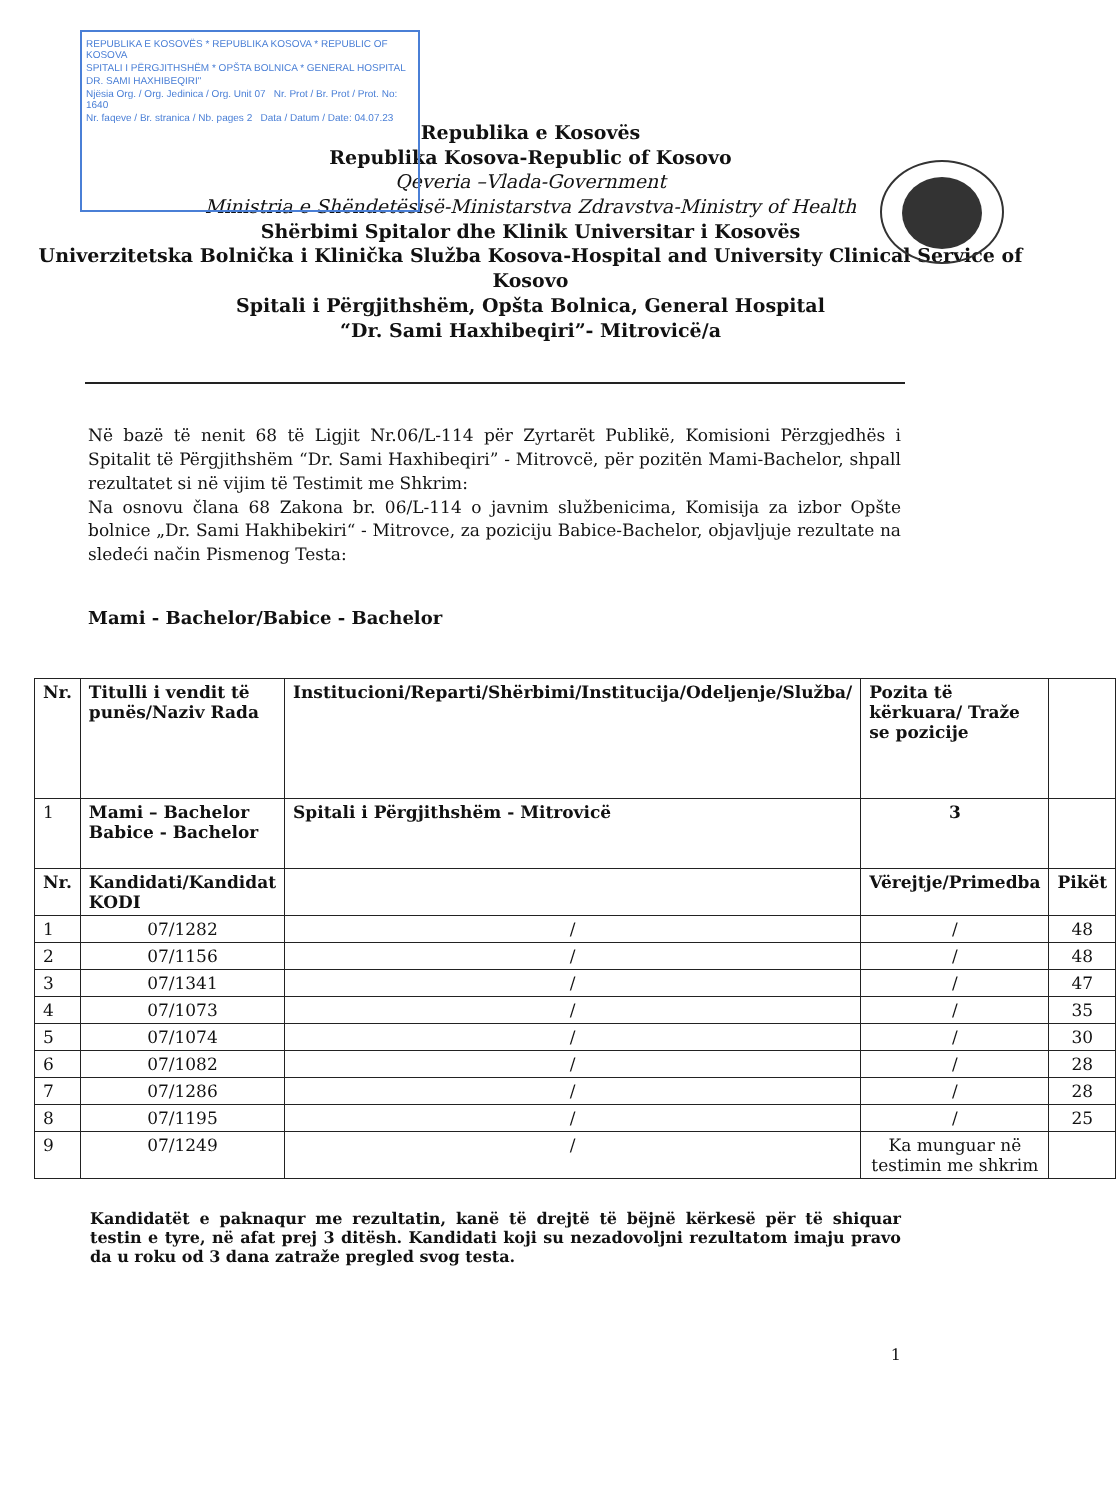REPUBLIKA E KOSOVËS * REPUBLIKA KOSOVA * REPUBLIC OF KOSOVA
SPITALI I PËRGJITHSHËM * OPŠTA BOLNICA * GENERAL HOSPITAL
DR. SAMI HAXHIBEQIRI"
Njësia Org. / Org. Jedinica / Org. Unit 07 Nr. Prot / Br. Prot / Prot. No: 1640
Nr. faqeve / Br. stranica / Nb. pages 2 Data / Datum / Date: 04.07.23
Republika e Kosovës
Republika Kosova-Republic of Kosovo
Qeveria –Vlada-Government
Ministria e Shëndetësisë-Ministarstva Zdravstva-Ministry of Health
Shërbimi Spitalor dhe Klinik Universitar i Kosovës
Univerzitetska Bolnička i Klinička Služba Kosova-Hospital and University Clinical Service of Kosovo
Spitali i Përgjithshëm, Opšta Bolnica, General Hospital
“Dr. Sami Haxhibeqiri”- Mitrovicë/a
Në bazë të nenit 68 të Ligjit Nr.06/L-114 për Zyrtarët Publikë, Komisioni Përzgjedhës i Spitalit të Përgjithshëm “Dr. Sami Haxhibeqiri” - Mitrovcë, për pozitën Mami-Bachelor, shpall rezultatet si në vijim të Testimit me Shkrim:
Na osnovu člana 68 Zakona br. 06/L-114 o javnim službenicima, Komisija za izbor Opšte bolnice „Dr. Sami Hakhibekiri“ - Mitrovce, za poziciju Babice-Bachelor, objavljuje rezultate na sledeći način Pismenog Testa:
Mami - Bachelor/Babice - Bachelor
| Nr. | Titulli i vendit të punës/Naziv Rada | Institucioni/Reparti/Shërbimi/Institucija/Odeljenje/Služba/ | Pozita të kërkuara/ Traže se pozicije | |
| --- | --- | --- | --- | --- |
| 1 | Mami – Bachelor Babice - Bachelor | Spitali i Përgjithshëm - Mitrovicë | 3 | |
| Nr. | Kandidati/Kandidat KODI | | Vërejtje/Primedba | Pikët |
| 1 | 07/1282 | / | / | 48 |
| 2 | 07/1156 | / | / | 48 |
| 3 | 07/1341 | / | / | 47 |
| 4 | 07/1073 | / | / | 35 |
| 5 | 07/1074 | / | / | 30 |
| 6 | 07/1082 | / | / | 28 |
| 7 | 07/1286 | / | / | 28 |
| 8 | 07/1195 | / | / | 25 |
| 9 | 07/1249 | / | Ka munguar në testimin me shkrim | |
Kandidatët e paknaqur me rezultatin, kanë të drejtë të bëjnë kërkesë për të shiquar testin e tyre, në afat prej 3 ditësh. Kandidati koji su nezadovoljni rezultatom imaju pravo da u roku od 3 dana zatraže pregled svog testa.
1